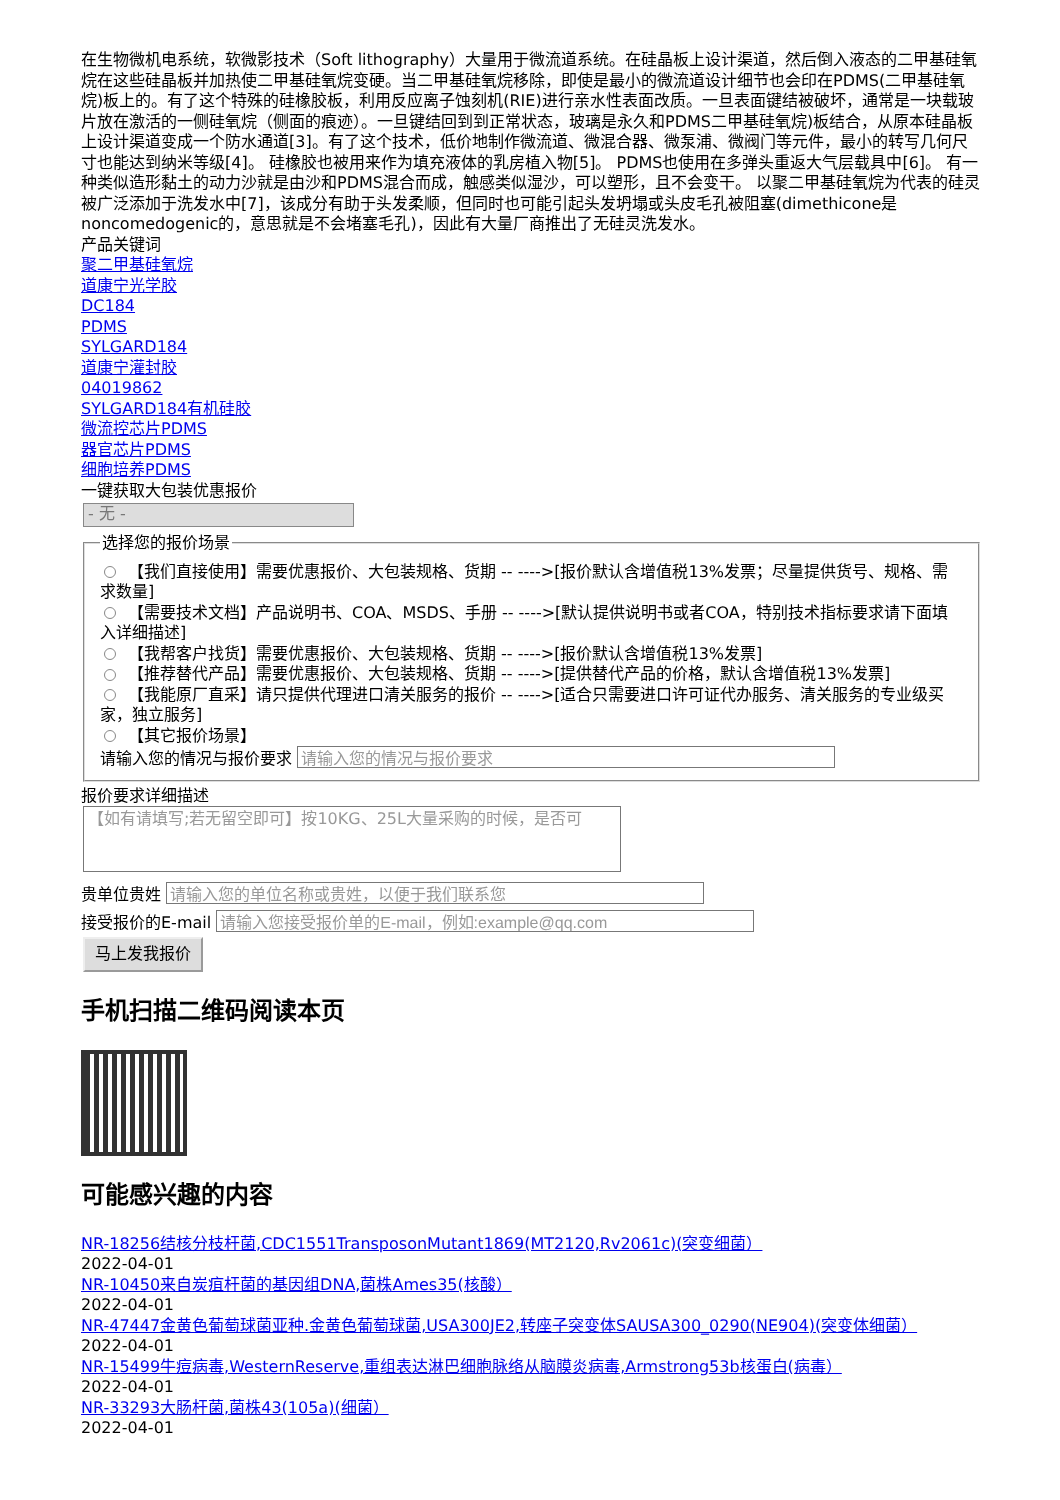在生物微机电系统，软微影技术（Soft lithography）大量用于微流道系统。在硅晶板上设计渠道，然后倒入液态的二甲基硅氧烷在这些硅晶板并加热使二甲基硅氧烷变硬。当二甲基硅氧烷移除，即使是最小的微流道设计细节也会印在PDMS(二甲基硅氧烷)板上的。有了这个特殊的硅橡胶板，利用反应离子蚀刻机(RIE)进行亲水性表面改质。一旦表面键结被破坏，通常是一块载玻片放在激活的一侧硅氧烷（侧面的痕迹）。一旦键结回到到正常状态，玻璃是永久和PDMS二甲基硅氧烷)板结合，从原本硅晶板上设计渠道变成一个防水通道[3]。有了这个技术，低价地制作微流道、微混合器、微泵浦、微阀门等元件，最小的转写几何尺寸也能达到纳米等级[4]。 硅橡胶也被用来作为填充液体的乳房植入物[5]。 PDMS也使用在多弹头重返大气层载具中[6]。 有一种类似造形黏土的动力沙就是由沙和PDMS混合而成，触感类似湿沙，可以塑形，且不会变干。 以聚二甲基硅氧烷为代表的硅灵被广泛添加于洗发水中[7]，该成分有助于头发柔顺，但同时也可能引起头发坍塌或头皮毛孔被阻塞(dimethicone是noncomedogenic的，意思就是不会堵塞毛孔)，因此有大量厂商推出了无硅灵洗发水。
产品关键词
聚二甲基硅氧烷
道康宁光学胶
DC184
PDMS
SYLGARD184
道康宁灌封胶
04019862
SYLGARD184有机硅胶
微流控芯片PDMS
器官芯片PDMS
细胞培养PDMS
一键获取大包装优惠报价
- 无 -
选择您的报价场景
【我们直接使用】需要优惠报价、大包装规格、货期 -- ---->[报价默认含增值税13%发票；尽量提供货号、规格、需求数量]
【需要技术文档】产品说明书、COA、MSDS、手册 -- ---->[默认提供说明书或者COA，特别技术指标要求请下面填入详细描述]
【我帮客户找货】需要优惠报价、大包装规格、货期 -- ---->[报价默认含增值税13%发票]
【推荐替代产品】需要优惠报价、大包装规格、货期 -- ---->[提供替代产品的价格，默认含增值税13%发票]
【我能原厂直采】请只提供代理进口清关服务的报价 -- ---->[适合只需要进口许可证代办服务、清关服务的专业级买家，独立服务]
【其它报价场景】
请输入您的情况与报价要求
报价要求详细描述
【如有请填写;若无留空即可】按10KG、25L大量采购的时候，是否可
贵单位贵姓
接受报价的E-mail
马上发我报价
手机扫描二维码阅读本页
可能感兴趣的内容
NR-18256结核分枝杆菌,CDC1551TransposonMutant1869(MT2120,Rv2061c)(突变细菌）
2022-04-01
NR-10450来自炭疽杆菌的基因组DNA,菌株Ames35(核酸）
2022-04-01
NR-47447金黄色葡萄球菌亚种.金黄色葡萄球菌,USA300JE2,转座子突变体SAUSA300_0290(NE904)(突变体细菌）
2022-04-01
NR-15499牛痘病毒,WesternReserve,重组表达淋巴细胞脉络从脑膜炎病毒,Armstrong53b核蛋白(病毒）
2022-04-01
NR-33293大肠杆菌,菌株43(105a)(细菌）
2022-04-01